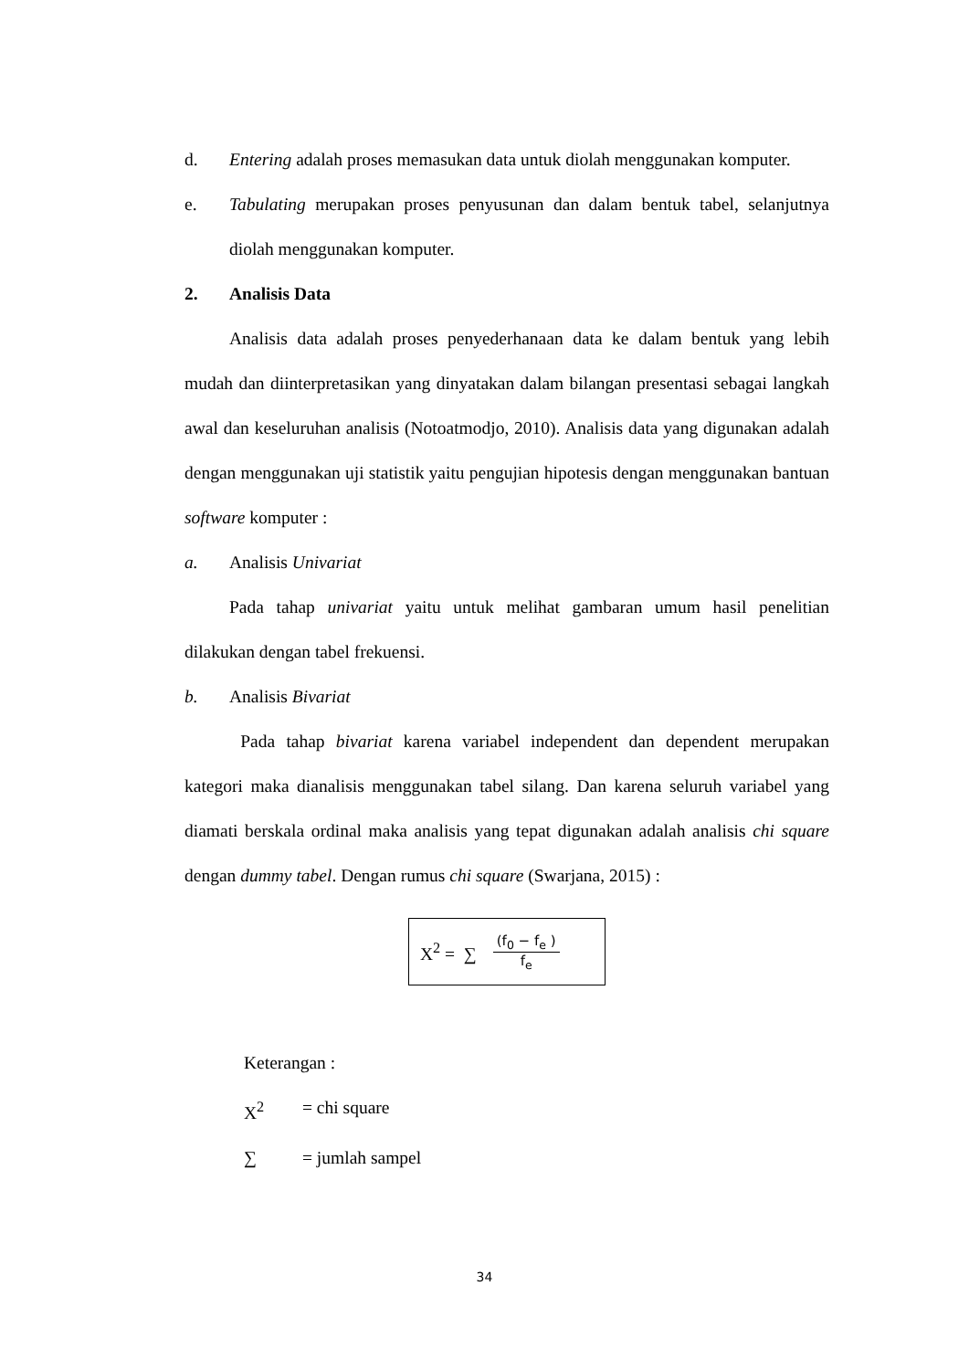d. Entering adalah proses memasukan data untuk diolah menggunakan komputer.
e. Tabulating merupakan proses penyusunan dan dalam bentuk tabel, selanjutnya diolah menggunakan komputer.
2. Analisis Data
Analisis data adalah proses penyederhanaan data ke dalam bentuk yang lebih mudah dan diinterpretasikan yang dinyatakan dalam bilangan presentasi sebagai langkah awal dan keseluruhan analisis (Notoatmodjo, 2010). Analisis data yang digunakan adalah dengan menggunakan uji statistik yaitu pengujian hipotesis dengan menggunakan bantuan software komputer :
a. Analisis Univariat
Pada tahap univariat yaitu untuk melihat gambaran umum hasil penelitian dilakukan dengan tabel frekuensi.
b. Analisis Bivariat
Pada tahap bivariat karena variabel independent dan dependent merupakan kategori maka dianalisis menggunakan tabel silang. Dan karena seluruh variabel yang diamati berskala ordinal maka analisis yang tepat digunakan adalah analisis chi square dengan dummy tabel. Dengan rumus chi square (Swarjana, 2015) :
X<sup>2</sup> = ∑ (f<sub>0</sub> − f<sub>e</sub> ) f<sub>e</sub>
Keterangan :
X<sup>2</sup> = chi square
∑ = jumlah sampel
34